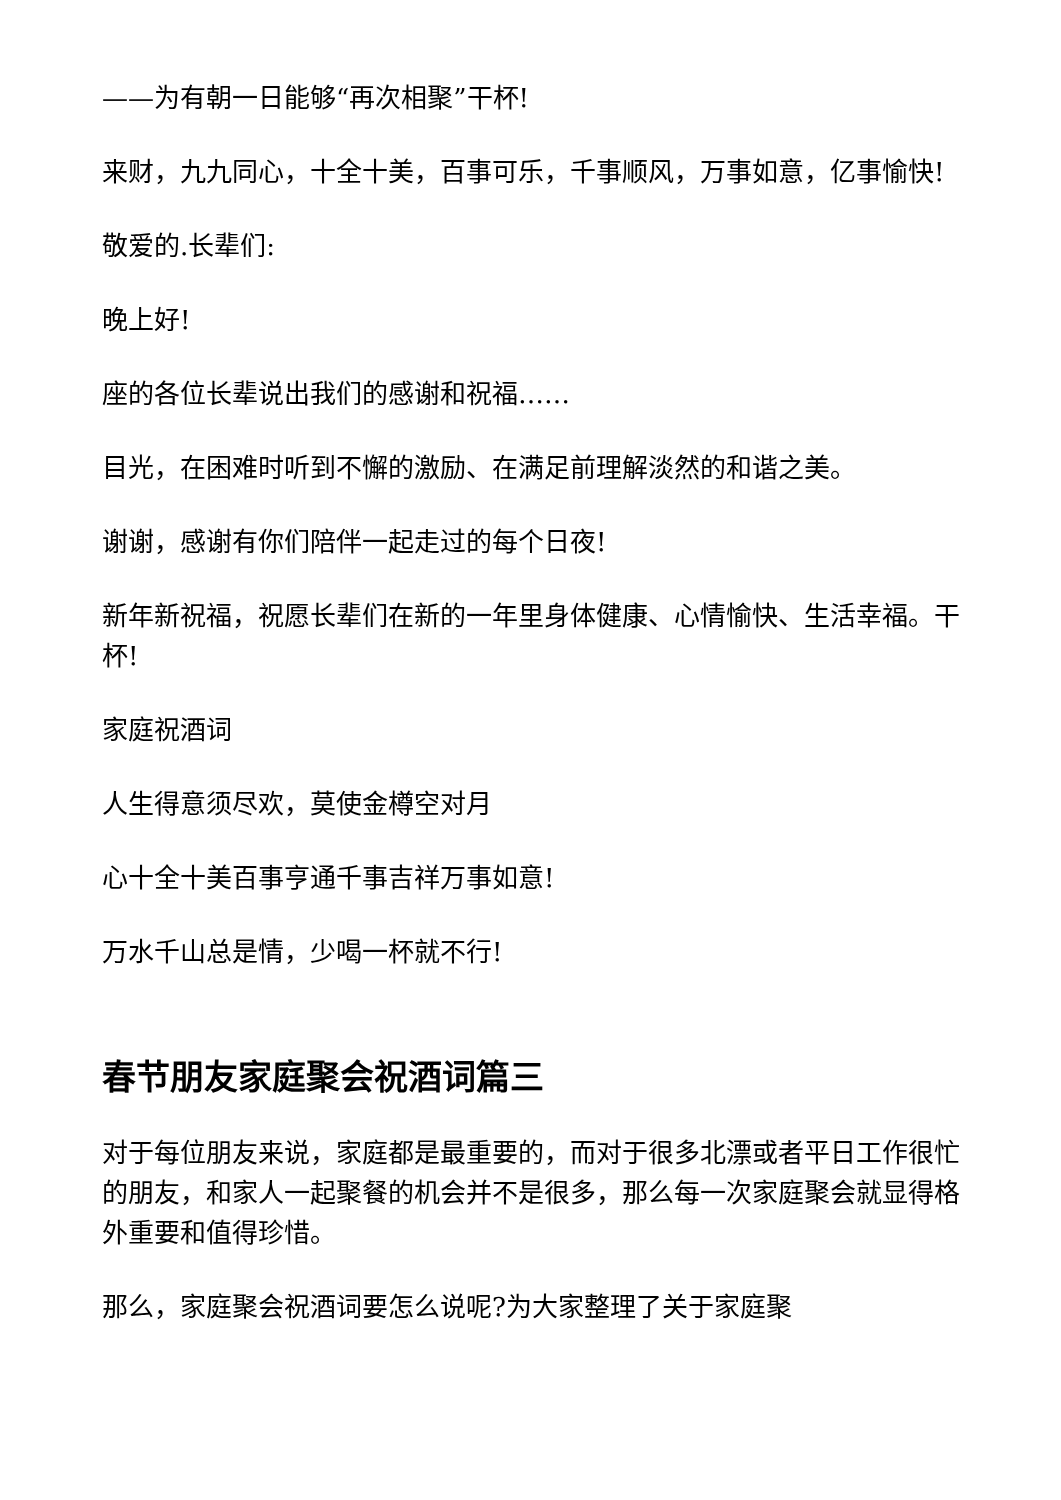——为有朝一日能够“再次相聚”干杯!
来财，九九同心，十全十美，百事可乐，千事顺风，万事如意，亿事愉快!
敬爱的.长辈们:
晚上好!
座的各位长辈说出我们的感谢和祝福……
目光，在困难时听到不懈的激励、在满足前理解淡然的和谐之美。
谢谢，感谢有你们陪伴一起走过的每个日夜!
新年新祝福，祝愿长辈们在新的一年里身体健康、心情愉快、生活幸福。干杯!
家庭祝酒词
人生得意须尽欢，莫使金樽空对月
心十全十美百事亨通千事吉祥万事如意!
万水千山总是情，少喝一杯就不行!
春节朋友家庭聚会祝酒词篇三
对于每位朋友来说，家庭都是最重要的，而对于很多北漂或者平日工作很忙的朋友，和家人一起聚餐的机会并不是很多，那么每一次家庭聚会就显得格外重要和值得珍惜。
那么，家庭聚会祝酒词要怎么说呢?为大家整理了关于家庭聚